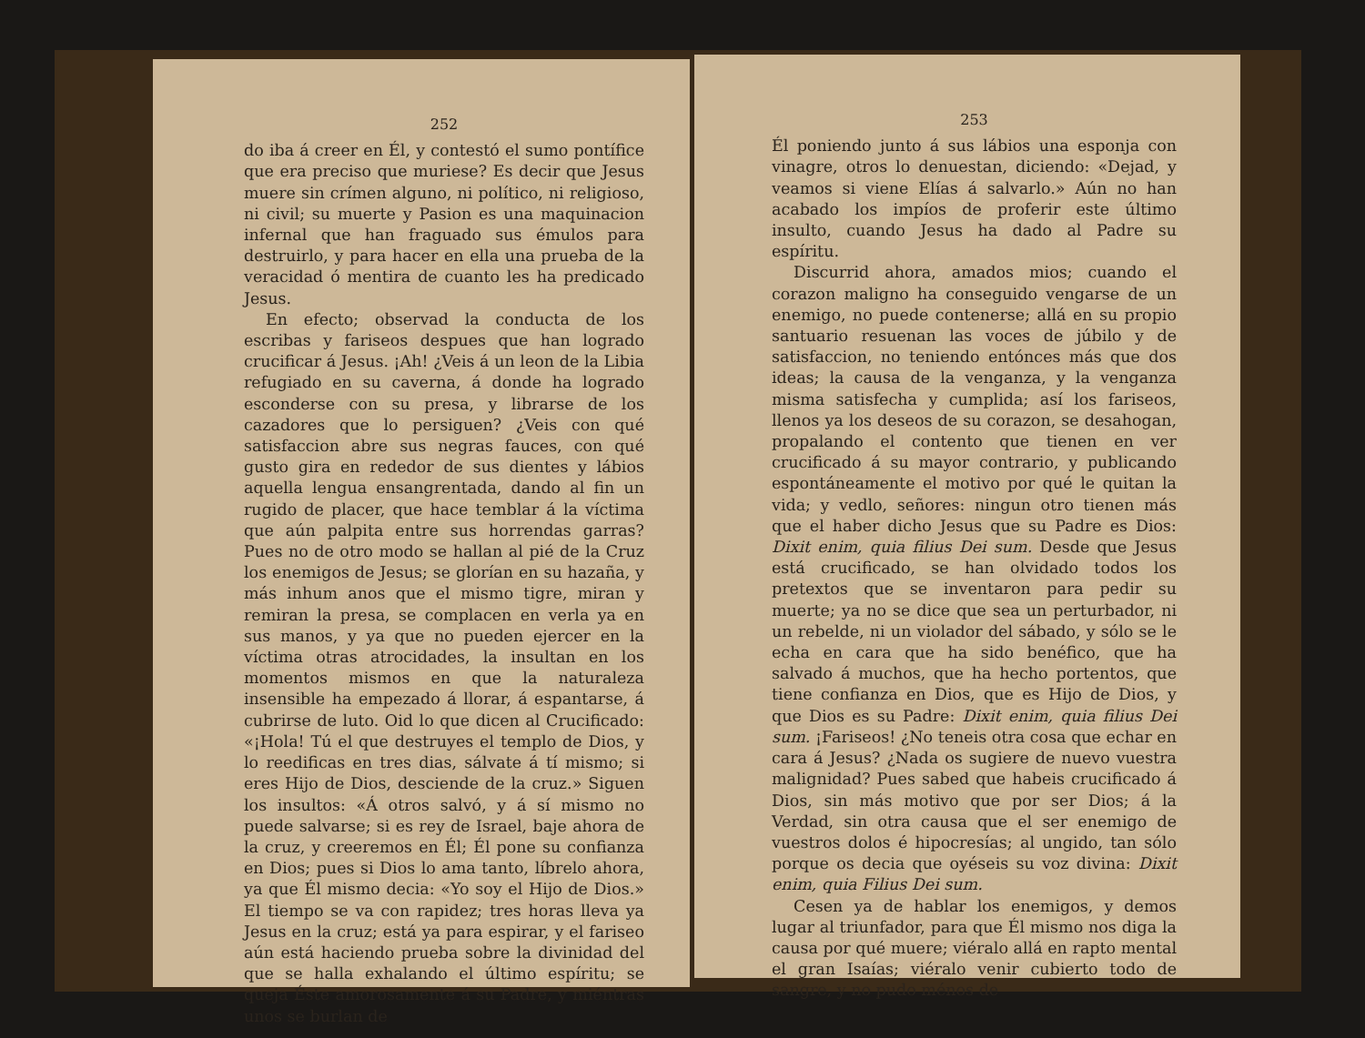252
do iba á creer en Él, y contestó el sumo pontífice que era preciso que muriese? Es decir que Jesus muere sin crímen alguno, ni político, ni religioso, ni civil; su muerte y Pasion es una maquinacion infernal que han fraguado sus émulos para destruirlo, y para hacer en ella una prueba de la veracidad ó mentira de cuanto les ha predicado Jesus.
En efecto; observad la conducta de los escribas y fariseos despues que han logrado crucificar á Jesus. ¡Ah! ¿Veis á un leon de la Libia refugiado en su caverna, á donde ha logrado esconderse con su presa, y librarse de los cazadores que lo persiguen? ¿Veis con qué satisfaccion abre sus negras fauces, con qué gusto gira en rededor de sus dientes y lábios aquella lengua ensangrentada, dando al fin un rugido de placer, que hace temblar á la víctima que aún palpita entre sus horrendas garras? Pues no de otro modo se hallan al pié de la Cruz los enemigos de Jesus; se glorían en su hazaña, y más inhum anos que el mismo tigre, miran y remiran la presa, se complacen en verla ya en sus manos, y ya que no pueden ejercer en la víctima otras atrocidades, la insultan en los momentos mismos en que la naturaleza insensible ha empezado á llorar, á espantarse, á cubrirse de luto. Oid lo que dicen al Crucificado: «¡Hola! Tú el que destruyes el templo de Dios, y lo reedificas en tres dias, sálvate á tí mismo; si eres Hijo de Dios, desciende de la cruz.» Siguen los insultos: «Á otros salvó, y á sí mismo no puede salvarse; si es rey de Israel, baje ahora de la cruz, y creeremos en Él; Él pone su confianza en Dios; pues si Dios lo ama tanto, líbrelo ahora, ya que Él mismo decia: «Yo soy el Hijo de Dios.» El tiempo se va con rapidez; tres horas lleva ya Jesus en la cruz; está ya para espirar, y el fariseo aún está haciendo prueba sobre la divinidad del que se halla exhalando el último espíritu; se queja Éste amorosamente á su Padre, y miéntras unos se burlan de
253
Él poniendo junto á sus lábios una esponja con vinagre, otros lo denuestan, diciendo: «Dejad, y veamos si viene Elías á salvarlo.» Aún no han acabado los impíos de proferir este último insulto, cuando Jesus ha dado al Padre su espíritu.
Discurrid ahora, amados mios; cuando el corazon maligno ha conseguido vengarse de un enemigo, no puede contenerse; allá en su propio santuario resuenan las voces de júbilo y de satisfaccion, no teniendo entónces más que dos ideas; la causa de la venganza, y la venganza misma satisfecha y cumplida; así los fariseos, llenos ya los deseos de su corazon, se desahogan, propalando el contento que tienen en ver crucificado á su mayor contrario, y publicando espontáneamente el motivo por qué le quitan la vida; y vedlo, señores: ningun otro tienen más que el haber dicho Jesus que su Padre es Dios: Dixit enim, quia filius Dei sum. Desde que Jesus está crucificado, se han olvidado todos los pretextos que se inventaron para pedir su muerte; ya no se dice que sea un perturbador, ni un rebelde, ni un violador del sábado, y sólo se le echa en cara que ha sido benéfico, que ha salvado á muchos, que ha hecho portentos, que tiene confianza en Dios, que es Hijo de Dios, y que Dios es su Padre: Dixit enim, quia filius Dei sum. ¡Fariseos! ¿No teneis otra cosa que echar en cara á Jesus? ¿Nada os sugiere de nuevo vuestra malignidad? Pues sabed que habeis crucificado á Dios, sin más motivo que por ser Dios; á la Verdad, sin otra causa que el ser enemigo de vuestros dolos é hipocresías; al ungido, tan sólo porque os decia que oyéseis su voz divina: Dixit enim, quia Filius Dei sum.
Cesen ya de hablar los enemigos, y demos lugar al triunfador, para que Él mismo nos diga la causa por qué muere; viéralo allá en rapto mental el gran Isaías; viéralo venir cubierto todo de sangre, y no pudo ménos de